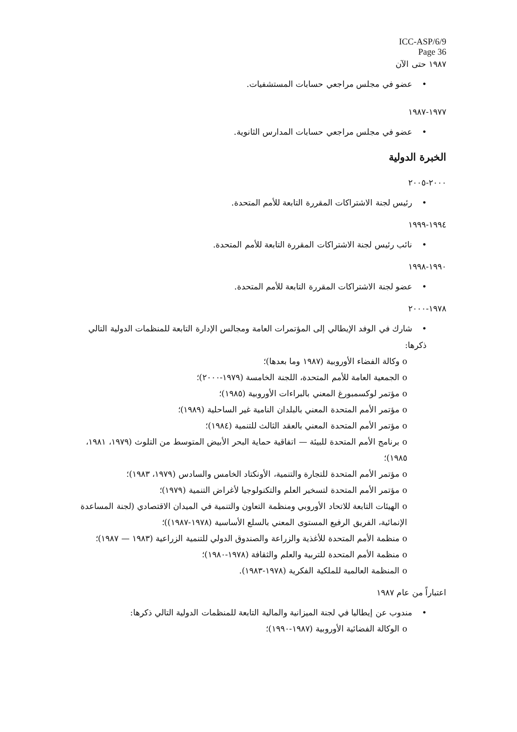ICC-ASP/6/9
Page 36
١٩٨٧ حتى الآن
•عضو في مجلس مراجعي حسابات المستشفيات.
١٩٧٧-١٩٨٧
•عضو في مجلس مراجعي حسابات المدارس الثانوية.
الخبرة الدولية
٢٠٠٠-٢٠٠٥
•رئيس لجنة الاشتراكات المقررة التابعة للأمم المتحدة.
١٩٩٤-١٩٩٩
•نائب رئيس لجنة الاشتراكات المقررة التابعة للأمم المتحدة.
١٩٩٠-١٩٩٨
•عضو لجنة الاشتراكات المقررة التابعة للأمم المتحدة.
١٩٧٨-٢٠٠٠
•شارك في الوفد الإيطالي إلى المؤتمرات العامة ومجالس الإدارة التابعة للمنظمات الدولية التالي ذكرها:
o وكالة الفضاء الأوروبية (١٩٨٧ وما بعدها)؛
o الجمعية العامة للأمم المتحدة، اللجنة الخامسة (١٩٧٩-٢٠٠٠)؛
o مؤتمر لوكسمبورغ المعني بالبراءات الأوروبية (١٩٨٥)؛
o مؤتمر الأمم المتحدة المعني بالبلدان النامية غير الساحلية (١٩٨٩)؛
o مؤتمر الأمم المتحدة المعني بالعقد الثالث للتنمية (١٩٨٤)؛
o برنامج الأمم المتحدة للبيئة — اتفاقية حماية البحر الأبيض المتوسط من التلوث (١٩٧٩، ١٩٨١، ١٩٨٥)؛
o مؤتمر الأمم المتحدة للتجارة والتنمية، الأونكتاد الخامس والسادس (١٩٧٩، ١٩٨٣)؛
o مؤتمر الأمم المتحدة لتسخير العلم والتكنولوجيا لأغراض التنمية (١٩٧٩)؛
o الهيئات التابعة للاتحاد الأوروبي ومنظمة التعاون والتنمية في الميدان الاقتصادي (لجنة المساعدة الإنمائية، الفريق الرفيع المستوى المعني بالسلع الأساسية (١٩٧٨-١٩٨٧))؛
o منظمة الأمم المتحدة للأغذية والزراعة والصندوق الدولي للتنمية الزراعية (١٩٨٣ — ١٩٨٧)؛
o منظمة الأمم المتحدة للتربية والعلم والثقافة (١٩٧٨-١٩٨٠)؛
o المنظمة العالمية للملكية الفكرية (١٩٧٨-١٩٨٣).
اعتباراً من عام ١٩٨٧
•مندوب عن إيطاليا في لجنة الميزانية والمالية التابعة للمنظمات الدولية التالي ذكرها:
o الوكالة الفضائية الأوروبية (١٩٨٧-١٩٩٠)؛